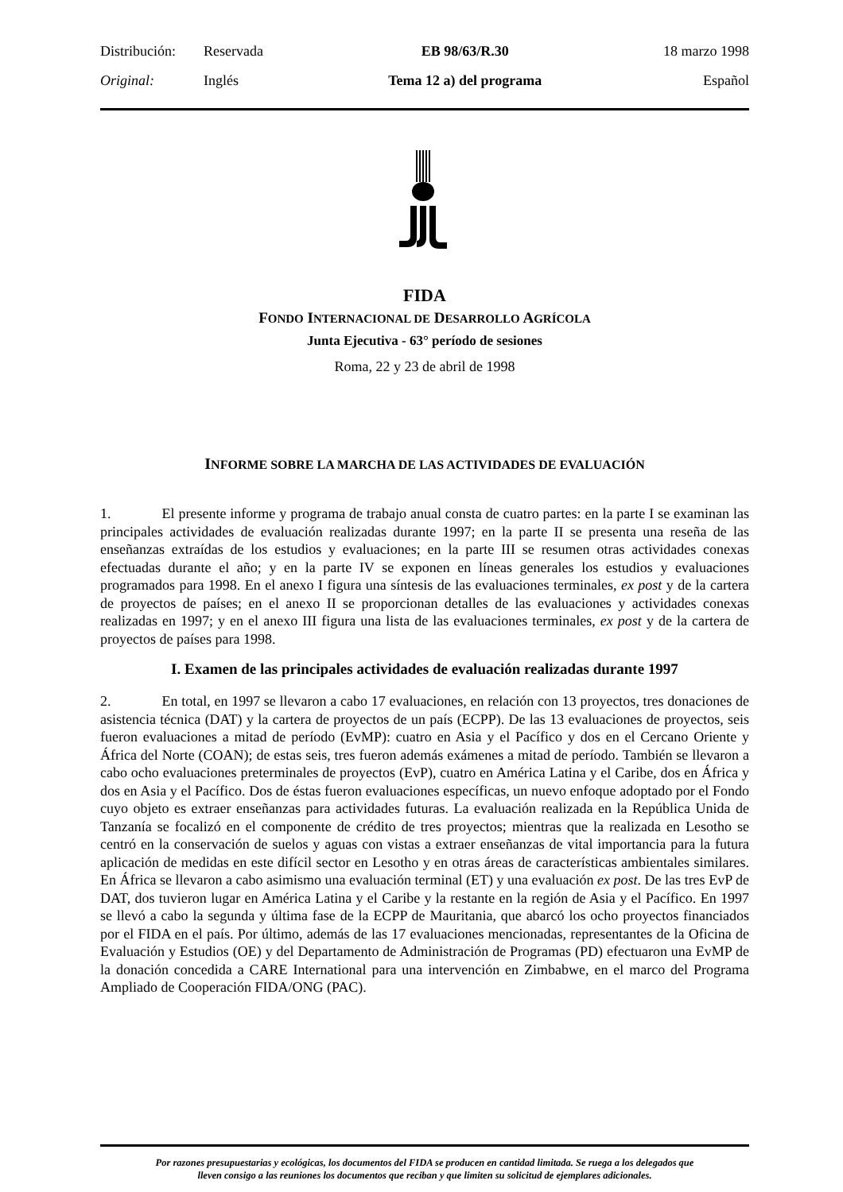| Distribución: | Reservada | EB 98/63/R.30 | 18 marzo 1998 |
| Original: | Inglés | Tema 12 a) del programa | Español |
FIDA
FONDO INTERNACIONAL DE DESARROLLO AGRÍCOLA
Junta Ejecutiva - 63° período de sesiones
Roma, 22 y 23 de abril de 1998
INFORME SOBRE LA MARCHA DE LAS ACTIVIDADES DE EVALUACIÓN
1. El presente informe y programa de trabajo anual consta de cuatro partes: en la parte I se examinan las principales actividades de evaluación realizadas durante 1997; en la parte II se presenta una reseña de las enseñanzas extraídas de los estudios y evaluaciones; en la parte III se resumen otras actividades conexas efectuadas durante el año; y en la parte IV se exponen en líneas generales los estudios y evaluaciones programados para 1998. En el anexo I figura una síntesis de las evaluaciones terminales, ex post y de la cartera de proyectos de países; en el anexo II se proporcionan detalles de las evaluaciones y actividades conexas realizadas en 1997; y en el anexo III figura una lista de las evaluaciones terminales, ex post y de la cartera de proyectos de países para 1998.
I. Examen de las principales actividades de evaluación realizadas durante 1997
2. En total, en 1997 se llevaron a cabo 17 evaluaciones, en relación con 13 proyectos, tres donaciones de asistencia técnica (DAT) y la cartera de proyectos de un país (ECPP). De las 13 evaluaciones de proyectos, seis fueron evaluaciones a mitad de período (EvMP): cuatro en Asia y el Pacífico y dos en el Cercano Oriente y África del Norte (COAN); de estas seis, tres fueron además exámenes a mitad de período. También se llevaron a cabo ocho evaluaciones preterminales de proyectos (EvP), cuatro en América Latina y el Caribe, dos en África y dos en Asia y el Pacífico. Dos de éstas fueron evaluaciones específicas, un nuevo enfoque adoptado por el Fondo cuyo objeto es extraer enseñanzas para actividades futuras. La evaluación realizada en la República Unida de Tanzanía se focalizó en el componente de crédito de tres proyectos; mientras que la realizada en Lesotho se centró en la conservación de suelos y aguas con vistas a extraer enseñanzas de vital importancia para la futura aplicación de medidas en este difícil sector en Lesotho y en otras áreas de características ambientales similares. En África se llevaron a cabo asimismo una evaluación terminal (ET) y una evaluación ex post. De las tres EvP de DAT, dos tuvieron lugar en América Latina y el Caribe y la restante en la región de Asia y el Pacífico. En 1997 se llevó a cabo la segunda y última fase de la ECPP de Mauritania, que abarcó los ocho proyectos financiados por el FIDA en el país. Por último, además de las 17 evaluaciones mencionadas, representantes de la Oficina de Evaluación y Estudios (OE) y del Departamento de Administración de Programas (PD) efectuaron una EvMP de la donación concedida a CARE International para una intervención en Zimbabwe, en el marco del Programa Ampliado de Cooperación FIDA/ONG (PAC).
Por razones presupuestarias y ecológicas, los documentos del FIDA se producen en cantidad limitada. Se ruega a los delegados que
lleven consigo a las reuniones los documentos que reciban y que limiten su solicitud de ejemplares adicionales.